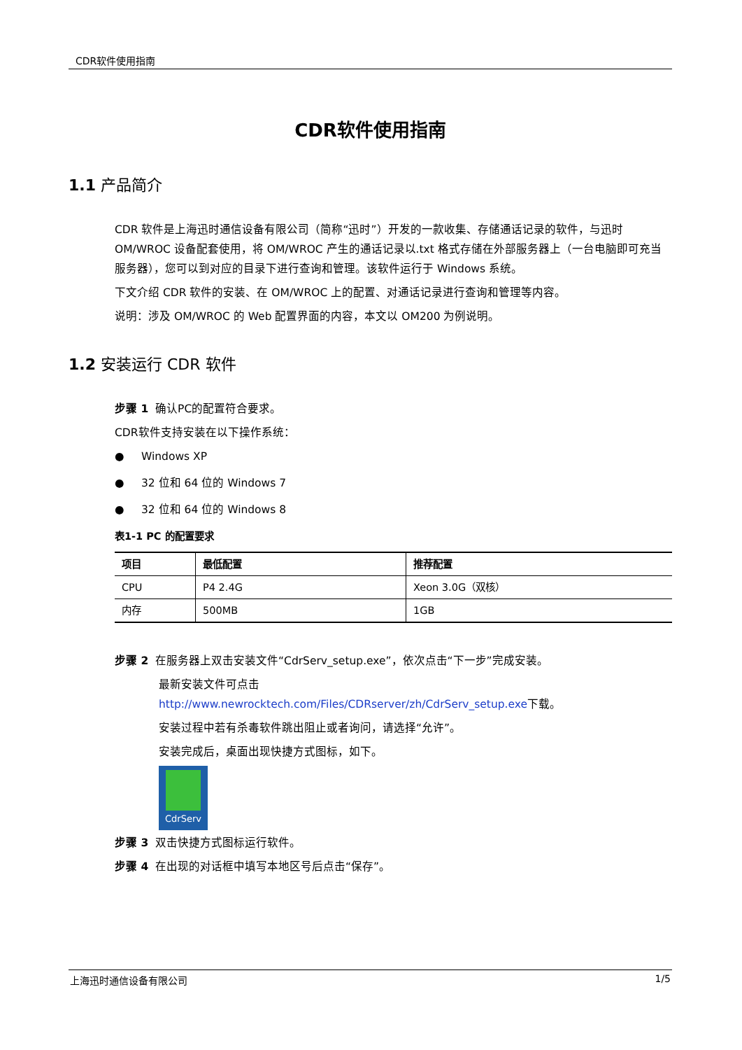CDR软件使用指南
CDR软件使用指南
1.1 产品简介
CDR 软件是上海迅时通信设备有限公司（简称“迅时”）开发的一款收集、存储通话记录的软件，与迅时 OM/WROC 设备配套使用，将 OM/WROC 产生的通话记录以.txt 格式存储在外部服务器上（一台电脑即可充当服务器），您可以到对应的目录下进行查询和管理。该软件运行于 Windows 系统。
下文介绍 CDR 软件的安装、在 OM/WROC 上的配置、对通话记录进行查询和管理等内容。
说明：涉及 OM/WROC 的 Web 配置界面的内容，本文以 OM200 为例说明。
1.2 安装运行 CDR 软件
步骤 1 确认PC的配置符合要求。
CDR软件支持安装在以下操作系统：
● Windows XP
● 32 位和 64 位的 Windows 7
● 32 位和 64 位的 Windows 8
表1-1 PC 的配置要求
| 项目 | 最低配置 | 推荐配置 |
| --- | --- | --- |
| CPU | P4 2.4G | Xeon 3.0G（双核） |
| 内存 | 500MB | 1GB |
步骤 2 在服务器上双击安装文件“CdrServ_setup.exe”，依次点击“下一步”完成安装。
最新安装文件可点击
http://www.newrocktech.com/Files/CDRserver/zh/CdrServ_setup.exe下载。
安装过程中若有杀毒软件跳出阻止或者询问，请选择“允许”。
安装完成后，桌面出现快捷方式图标，如下。
CdrServ
步骤 3 双击快捷方式图标运行软件。
步骤 4 在出现的对话框中填写本地区号后点击“保存”。
上海迅时通信设备有限公司 1/5